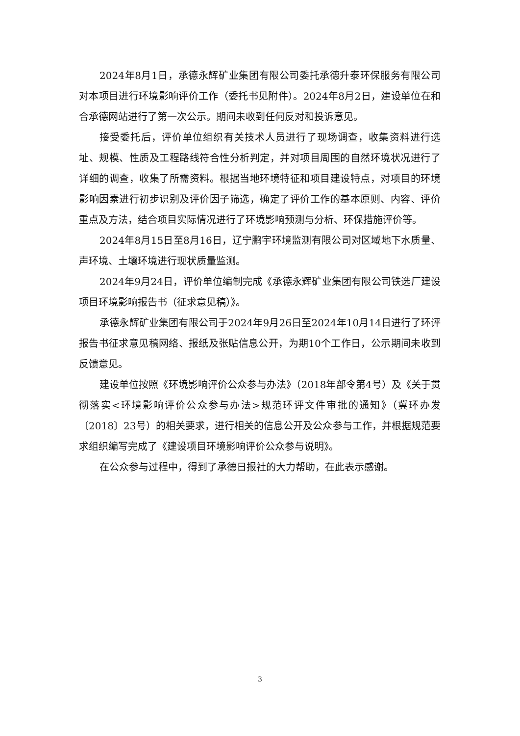2024年8月1日，承德永辉矿业集团有限公司委托承德升泰环保服务有限公司对本项目进行环境影响评价工作（委托书见附件）。2024年8月2日，建设单位在和合承德网站进行了第一次公示。期间未收到任何反对和投诉意见。
接受委托后，评价单位组织有关技术人员进行了现场调查，收集资料进行选址、规模、性质及工程路线符合性分析判定，并对项目周围的自然环境状况进行了详细的调查，收集了所需资料。根据当地环境特征和项目建设特点，对项目的环境影响因素进行初步识别及评价因子筛选，确定了评价工作的基本原则、内容、评价重点及方法，结合项目实际情况进行了环境影响预测与分析、环保措施评价等。
2024年8月15日至8月16日，辽宁鹏宇环境监测有限公司对区域地下水质量、声环境、土壤环境进行现状质量监测。
2024年9月24日，评价单位编制完成《承德永辉矿业集团有限公司铁选厂建设项目环境影响报告书（征求意见稿）》。
承德永辉矿业集团有限公司于2024年9月26日至2024年10月14日进行了环评报告书征求意见稿网络、报纸及张贴信息公开，为期10个工作日，公示期间未收到反馈意见。
建设单位按照《环境影响评价公众参与办法》（2018年部令第4号）及《关于贯彻落实<环境影响评价公众参与办法>规范环评文件审批的通知》（冀环办发〔2018〕23号）的相关要求，进行相关的信息公开及公众参与工作，并根据规范要求组织编写完成了《建设项目环境影响评价公众参与说明》。
在公众参与过程中，得到了承德日报社的大力帮助，在此表示感谢。
3